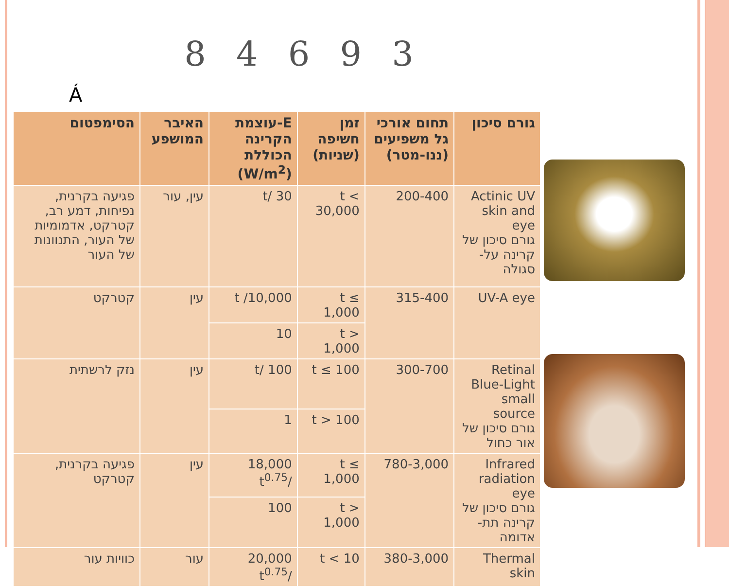8 4 6 9 3
Á
| גורם סיכון | תחום אורכי גל משפיעים (ננו-מטר) | זמן חשיפה (שניות) | E-עוצמת הקרינה הכוללת (W/m<sup>2</sup>) | האיבר המושפע | הסימפטום |
| --- | --- | --- | --- | --- | --- |
| Actinic UV skin and eye גורם סיכון של קרינה על-סגולה | 200-400 | t < 30,000 | 30 /t | עין, עור | פגיעה בקרנית, נפיחות, דמע רב, קטרקט, אדמומיות של העור, התנוונות של העור |
| UV-A eye | 315-400 | t ≤ 1,000 | 10,000/ t | עין | קטרקט |
| | | t > 1,000 | 10 | | |
| Retinal Blue-Light small source גורם סיכון של אור כחול | 300-700 | t ≤ 100 | 100 /t | עין | נזק לרשתית |
| | | t > 100 | 1 | | |
| Infrared radiation eye גורם סיכון של קרינה תת-אדומה | 780-3,000 | t ≤ 1,000 | 18,000 /t<sup>0.75</sup> | עין | פגיעה בקרנית, קטרקט |
| | | t > 1,000 | 100 | | |
| Thermal skin | 380-3,000 | t < 10 | 20,000 /t<sup>0.75</sup> | עור | כוויות עור |